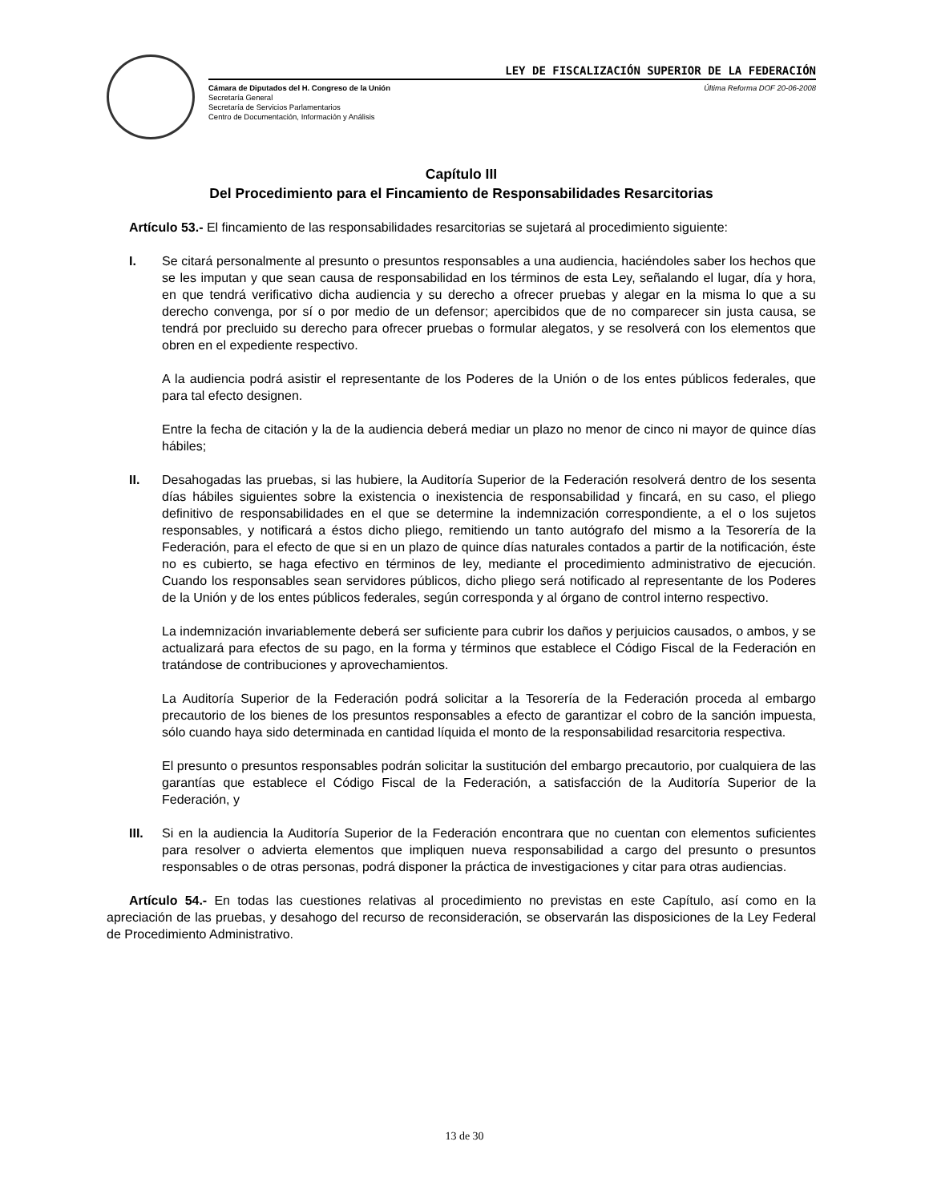LEY DE FISCALIZACIÓN SUPERIOR DE LA FEDERACIÓN
Cámara de Diputados del H. Congreso de la Unión
Secretaría General
Secretaría de Servicios Parlamentarios
Centro de Documentación, Información y Análisis
Última Reforma DOF 20-06-2008
Capítulo III
Del Procedimiento para el Fincamiento de Responsabilidades Resarcitorias
Artículo 53.- El fincamiento de las responsabilidades resarcitorias se sujetará al procedimiento siguiente:
I. Se citará personalmente al presunto o presuntos responsables a una audiencia, haciéndoles saber los hechos que se les imputan y que sean causa de responsabilidad en los términos de esta Ley, señalando el lugar, día y hora, en que tendrá verificativo dicha audiencia y su derecho a ofrecer pruebas y alegar en la misma lo que a su derecho convenga, por sí o por medio de un defensor; apercibidos que de no comparecer sin justa causa, se tendrá por precluido su derecho para ofrecer pruebas o formular alegatos, y se resolverá con los elementos que obren en el expediente respectivo.
A la audiencia podrá asistir el representante de los Poderes de la Unión o de los entes públicos federales, que para tal efecto designen.
Entre la fecha de citación y la de la audiencia deberá mediar un plazo no menor de cinco ni mayor de quince días hábiles;
II. Desahogadas las pruebas, si las hubiere, la Auditoría Superior de la Federación resolverá dentro de los sesenta días hábiles siguientes sobre la existencia o inexistencia de responsabilidad y fincará, en su caso, el pliego definitivo de responsabilidades en el que se determine la indemnización correspondiente, a el o los sujetos responsables, y notificará a éstos dicho pliego, remitiendo un tanto autógrafo del mismo a la Tesorería de la Federación, para el efecto de que si en un plazo de quince días naturales contados a partir de la notificación, éste no es cubierto, se haga efectivo en términos de ley, mediante el procedimiento administrativo de ejecución. Cuando los responsables sean servidores públicos, dicho pliego será notificado al representante de los Poderes de la Unión y de los entes públicos federales, según corresponda y al órgano de control interno respectivo.
La indemnización invariablemente deberá ser suficiente para cubrir los daños y perjuicios causados, o ambos, y se actualizará para efectos de su pago, en la forma y términos que establece el Código Fiscal de la Federación en tratándose de contribuciones y aprovechamientos.
La Auditoría Superior de la Federación podrá solicitar a la Tesorería de la Federación proceda al embargo precautorio de los bienes de los presuntos responsables a efecto de garantizar el cobro de la sanción impuesta, sólo cuando haya sido determinada en cantidad líquida el monto de la responsabilidad resarcitoria respectiva.
El presunto o presuntos responsables podrán solicitar la sustitución del embargo precautorio, por cualquiera de las garantías que establece el Código Fiscal de la Federación, a satisfacción de la Auditoría Superior de la Federación, y
III. Si en la audiencia la Auditoría Superior de la Federación encontrara que no cuentan con elementos suficientes para resolver o advierta elementos que impliquen nueva responsabilidad a cargo del presunto o presuntos responsables o de otras personas, podrá disponer la práctica de investigaciones y citar para otras audiencias.
Artículo 54.- En todas las cuestiones relativas al procedimiento no previstas en este Capítulo, así como en la apreciación de las pruebas, y desahogo del recurso de reconsideración, se observarán las disposiciones de la Ley Federal de Procedimiento Administrativo.
13 de 30